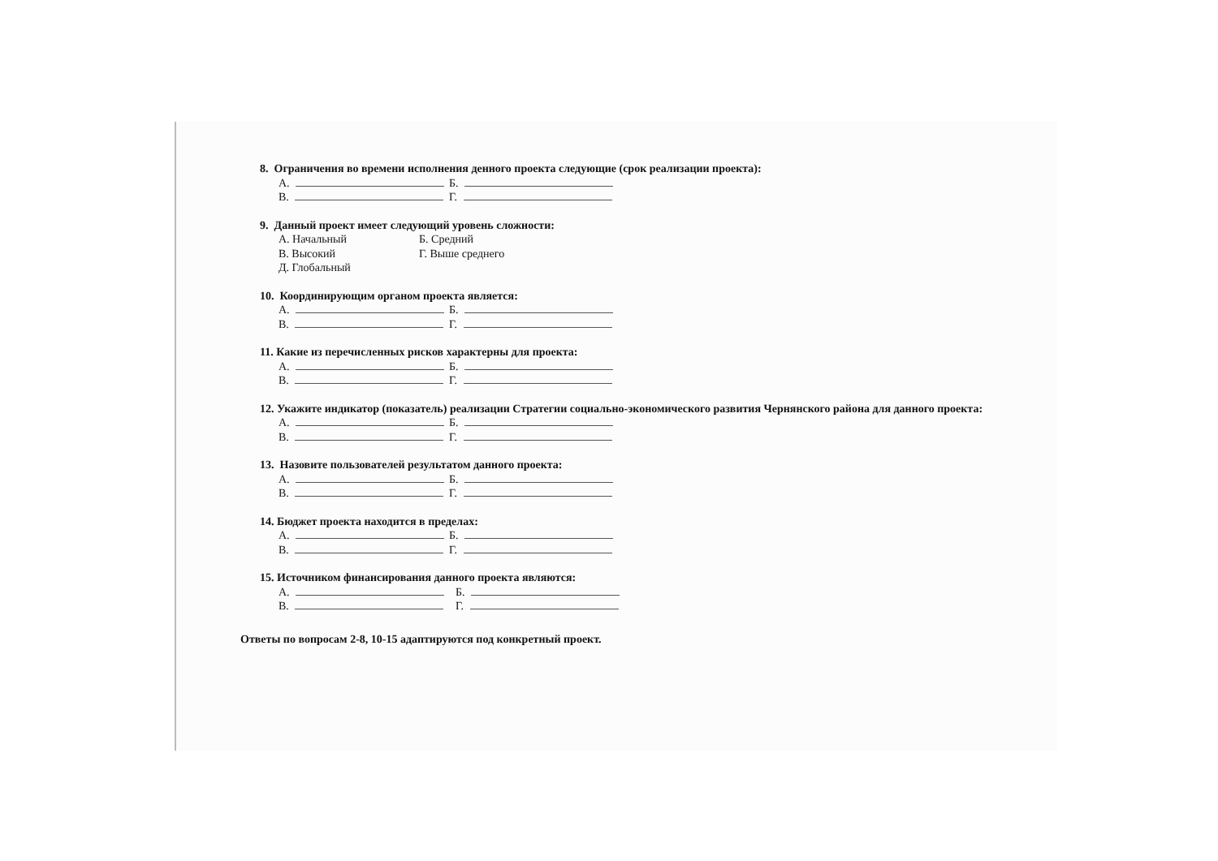8. Ограничения во времени исполнения денного проекта следующие (срок реализации проекта):
А. Б.
В. Г.
9. Данный проект имеет следующий уровень сложности:
А. Начальный Б. Средний
В. Высокий Г. Выше среднего
Д. Глобальный
10. Координирующим органом проекта является:
А. Б.
В. Г.
11. Какие из перечисленных рисков характерны для проекта:
А. Б.
В. Г.
12. Укажите индикатор (показатель) реализации Стратегии социально-экономического развития Чернянского района для данного проекта:
А. Б.
В. Г.
13. Назовите пользователей результатом данного проекта:
А. Б.
В. Г.
14. Бюджет проекта находится в пределах:
А. Б.
В. Г.
15. Источником финансирования данного проекта являются:
А. Б.
В. Г.
Ответы по вопросам 2-8, 10-15 адаптируются под конкретный проект.